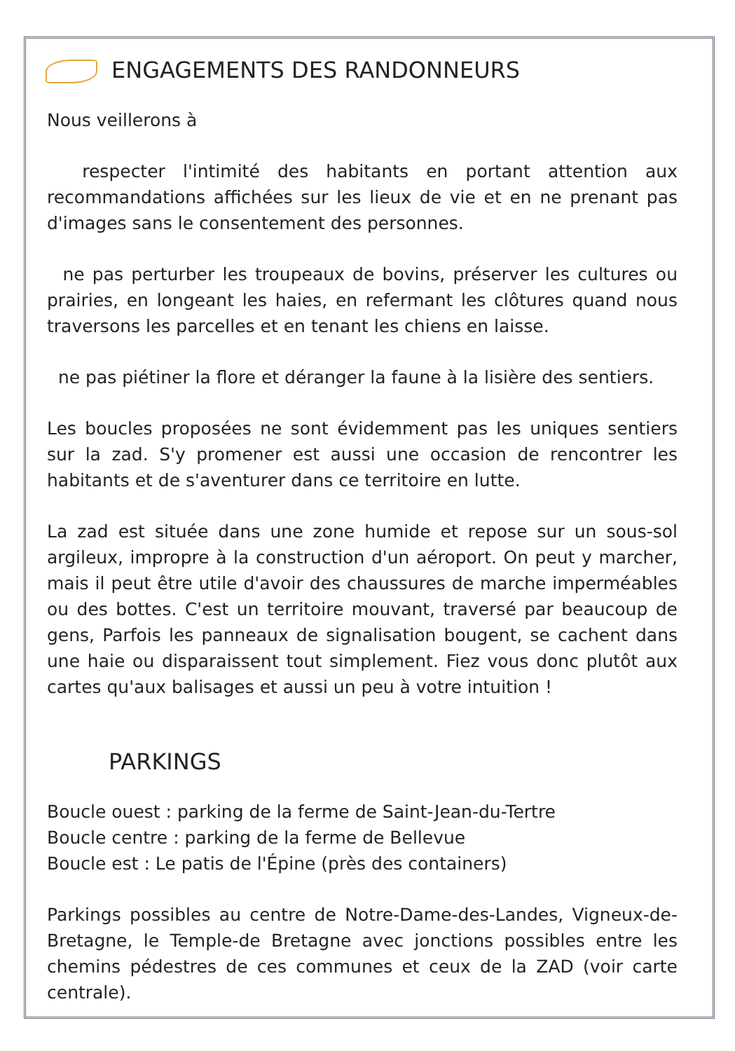ENGAGEMENTS DES RANDONNEURS
Nous veillerons à
respecter l'intimité des habitants en portant attention aux recommandations affichées sur les lieux de vie et en ne prenant pas d'images sans le consentement des personnes.
ne pas perturber les troupeaux de bovins, préserver les cultures ou prairies, en longeant les haies, en refermant les clôtures quand nous traversons les parcelles et en tenant les chiens en laisse.
ne pas piétiner la flore et déranger la faune à la lisière des sentiers.
Les boucles proposées ne sont évidemment pas les uniques sentiers sur la zad. S'y promener est aussi une occasion de rencontrer les habitants et de s'aventurer dans ce territoire en lutte.
La zad est située dans une zone humide et repose sur un sous-sol argileux, impropre à la construction d'un aéroport. On peut y marcher, mais il peut être utile d'avoir des chaussures de marche imperméables ou des bottes. C'est un territoire mouvant, traversé par beaucoup de gens, Parfois les panneaux de signalisation bougent, se cachent dans une haie ou disparaissent tout simplement. Fiez vous donc plutôt aux cartes qu'aux balisages et aussi un peu à votre intuition !
PARKINGS
Boucle ouest : parking de la ferme de Saint-Jean-du-Tertre
Boucle centre : parking de la ferme de Bellevue
Boucle est : Le patis de l'Épine (près des containers)
Parkings possibles au centre de Notre-Dame-des-Landes, Vigneux-de-Bretagne, le Temple-de Bretagne avec jonctions possibles entre les chemins pédestres de ces communes et ceux de la ZAD (voir carte centrale).